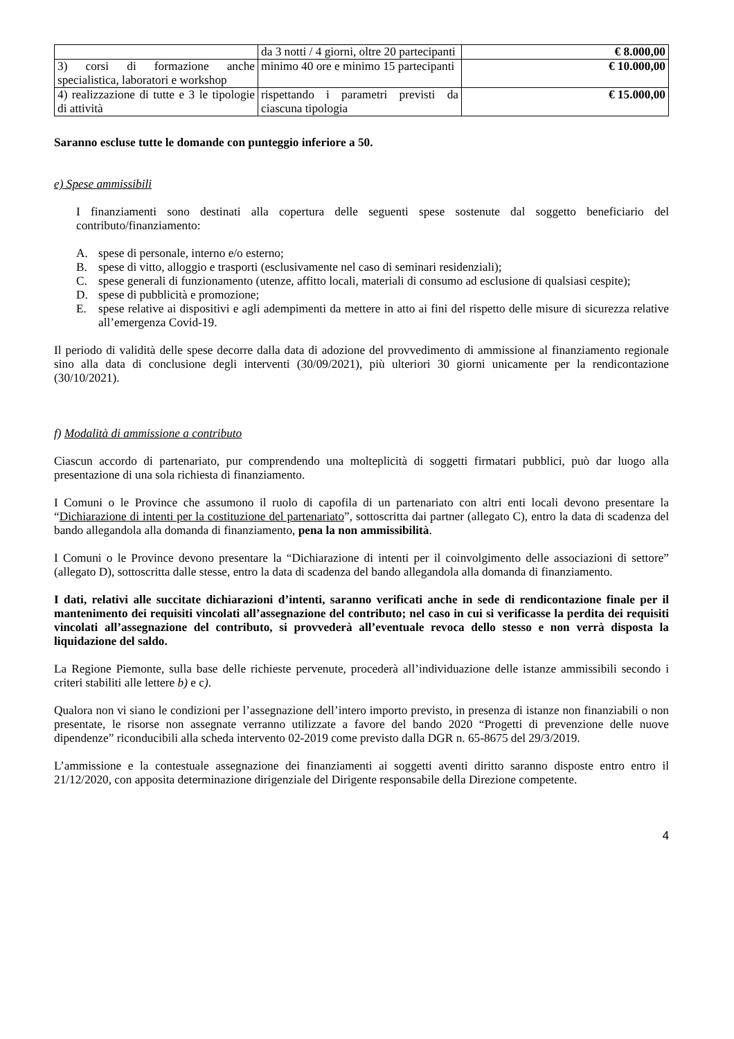| | da 3 notti / 4 giorni, oltre 20 partecipanti | € 8.000,00 |
| 3) corsi di formazione anche specialistica, laboratori e workshop | minimo 40 ore e minimo 15 partecipanti | € 10.000,00 |
| 4) realizzazione di tutte e 3 le tipologie di attività | rispettando i parametri previsti da ciascuna tipologia | € 15.000,00 |
Saranno escluse tutte le domande con punteggio inferiore a 50.
e) Spese ammissibili
I finanziamenti sono destinati alla copertura delle seguenti spese sostenute dal soggetto beneficiario del contributo/finanziamento:
A. spese di personale, interno e/o esterno;
B. spese di vitto, alloggio e trasporti (esclusivamente nel caso di seminari residenziali);
C. spese generali di funzionamento (utenze, affitto locali, materiali di consumo ad esclusione di qualsiasi cespite);
D. spese di pubblicità e promozione;
E. spese relative ai dispositivi e agli adempimenti da mettere in atto ai fini del rispetto delle misure di sicurezza relative all’emergenza Covid-19.
Il periodo di validità delle spese decorre dalla data di adozione del provvedimento di ammissione al finanziamento regionale sino alla data di conclusione degli interventi (30/09/2021), più ulteriori 30 giorni unicamente per la rendicontazione (30/10/2021).
f) Modalità di ammissione a contributo
Ciascun accordo di partenariato, pur comprendendo una molteplicità di soggetti firmatari pubblici, può dar luogo alla presentazione di una sola richiesta di finanziamento.
I Comuni o le Province che assumono il ruolo di capofila di un partenariato con altri enti locali devono presentare la “Dichiarazione di intenti per la costituzione del partenariato”, sottoscritta dai partner (allegato C), entro la data di scadenza del bando allegandola alla domanda di finanziamento, pena la non ammissibilità.
I Comuni o le Province devono presentare la “Dichiarazione di intenti per il coinvolgimento delle associazioni di settore” (allegato D), sottoscritta dalle stesse, entro la data di scadenza del bando allegandola alla domanda di finanziamento.
I dati, relativi alle succitate dichiarazioni d’intenti, saranno verificati anche in sede di rendicontazione finale per il mantenimento dei requisiti vincolati all’assegnazione del contributo; nel caso in cui si verificasse la perdita dei requisiti vincolati all’assegnazione del contributo, si provvederà all’eventuale revoca dello stesso e non verrà disposta la liquidazione del saldo.
La Regione Piemonte, sulla base delle richieste pervenute, procederà all’individuazione delle istanze ammissibili secondo i criteri stabiliti alle lettere b) e c).
Qualora non vi siano le condizioni per l’assegnazione dell’intero importo previsto, in presenza di istanze non finanziabili o non presentate, le risorse non assegnate verranno utilizzate a favore del bando 2020 “Progetti di prevenzione delle nuove dipendenze” riconducibili alla scheda intervento 02-2019 come previsto dalla DGR n. 65-8675 del 29/3/2019.
L’ammissione e la contestuale assegnazione dei finanziamenti ai soggetti aventi diritto saranno disposte entro entro il 21/12/2020, con apposita determinazione dirigenziale del Dirigente responsabile della Direzione competente.
4